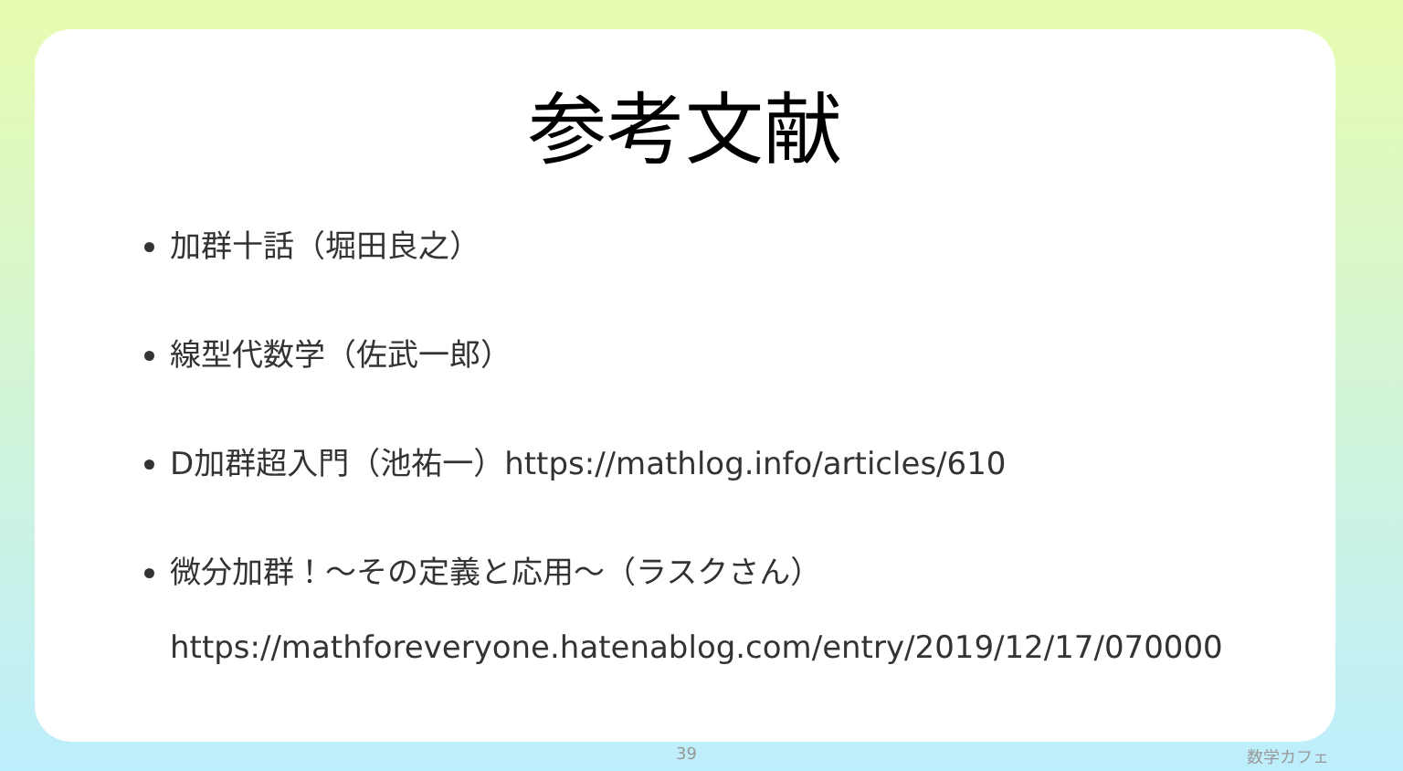参考文献
加群十話（堀田良之）
線型代数学（佐武一郎）
D加群超入門（池祐一）https://mathlog.info/articles/610
微分加群！～その定義と応用～（ラスクさん）
https://mathforeveryone.hatenablog.com/entry/2019/12/17/070000
39 数学カフェ